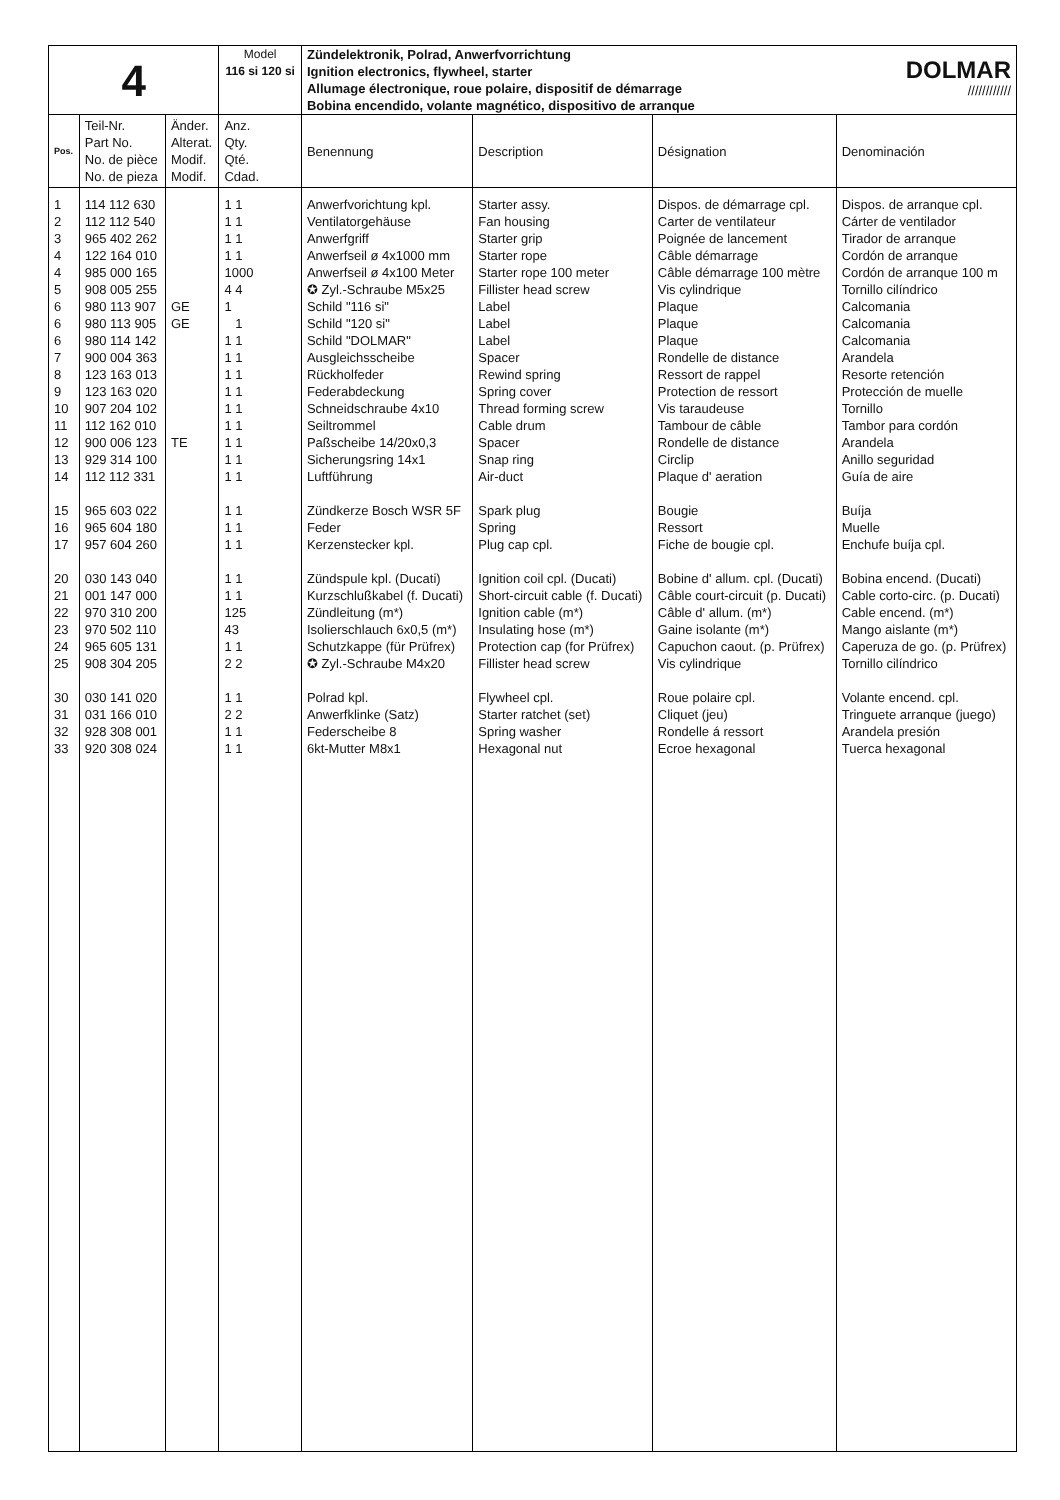| 4 | | | Model 116 si 120 si | Zündelektronik, Polrad, Anwerfvorrichtung Ignition electronics, flywheel, starter Allumage électronique, roue polaire, dispositif de démarrage Bobina encendido, volante magnético, dispositivo de arranque | | | DOLMAR //////////// |
| Pos. | Teil-Nr. Part No. No. de pièce No. de pieza | Änder. Alterat. Modif. Modif. | Anz. Qty. Qté. Cdad. | Benennung | Description | Désignation | Denominación |
| 1 2 3 4 4 5 6 6 6 7 8 9 10 11 12 13 14 15 16 17 20 21 22 23 24 25 30 31 32 33 | 114 112 630 112 112 540 965 402 262 122 164 010 985 000 165 908 005 255 980 113 907 980 113 905 980 114 142 900 004 363 123 163 013 123 163 020 907 204 102 112 162 010 900 006 123 929 314 100 112 112 331 965 603 022 965 604 180 957 604 260 030 143 040 001 147 000 970 310 200 970 502 110 965 605 131 908 304 205 030 141 020 031 166 010 928 308 001 920 308 024 | GE GE TE | 1 1 1 1 1 1 1 1 1000 4 4 1 1 1 1 1 1 1 1 1 1 1 1 1 1 1 1 1 1 1 1 1 1 1 1 1 1 1 1 1 1 125 43 1 1 2 2 1 1 2 2 1 1 1 1 | Anwerfvorichtung kpl. Ventilatorgehäuse Anwerfgriff Anwerfseil ø 4x1000 mm Anwerfseil ø 4x100 Meter ✪ Zyl.-Schraube M5x25 Schild "116 si" Schild "120 si" Schild "DOLMAR" Ausgleichsscheibe Rückholfeder Federabdeckung Schneidschraube 4x10 Seiltrommel Paßscheibe 14/20x0,3 Sicherungsring 14x1 Luftführung Zündkerze Bosch WSR 5F Feder Kerzenstecker kpl. Zündspule kpl. (Ducati) Kurzschlußkabel (f. Ducati) Zündleitung (m*) Isolierschlauch 6x0,5 (m*) Schutzkappe (für Prüfrex) ✪ Zyl.-Schraube M4x20 Polrad kpl. Anwerfklinke (Satz) Federscheibe 8 6kt-Mutter M8x1 | Starter assy. Fan housing Starter grip Starter rope Starter rope 100 meter Fillister head screw Label Label Label Spacer Rewind spring Spring cover Thread forming screw Cable drum Spacer Snap ring Air-duct Spark plug Spring Plug cap cpl. Ignition coil cpl. (Ducati) Short-circuit cable (f. Ducati) Ignition cable (m*) Insulating hose (m*) Protection cap (for Prüfrex) Fillister head screw Flywheel cpl. Starter ratchet (set) Spring washer Hexagonal nut | Dispos. de démarrage cpl. Carter de ventilateur Poignée de lancement Câble démarrage Câble démarrage 100 mètre Vis cylindrique Plaque Plaque Plaque Rondelle de distance Ressort de rappel Protection de ressort Vis taraudeuse Tambour de câble Rondelle de distance Circlip Plaque d' aeration Bougie Ressort Fiche de bougie cpl. Bobine d' allum. cpl. (Ducati) Câble court-circuit (p. Ducati) Câble d' allum. (m*) Gaine isolante (m*) Capuchon caout. (p. Prüfrex) Vis cylindrique Roue polaire cpl. Cliquet (jeu) Rondelle á ressort Ecroe hexagonal | Dispos. de arranque cpl. Cárter de ventilador Tirador de arranque Cordón de arranque Cordón de arranque 100 m Tornillo cilíndrico Calcomania Calcomania Calcomania Arandela Resorte retención Protección de muelle Tornillo Tambor para cordón Arandela Anillo seguridad Guía de aire Buíja Muelle Enchufe buíja cpl. Bobina encend. (Ducati) Cable corto-circ. (p. Ducati) Cable encend. (m*) Mango aislante (m*) Caperuza de go. (p. Prüfrex) Tornillo cilíndrico Volante encend. cpl. Tringuete arranque (juego) Arandela presión Tuerca hexagonal |